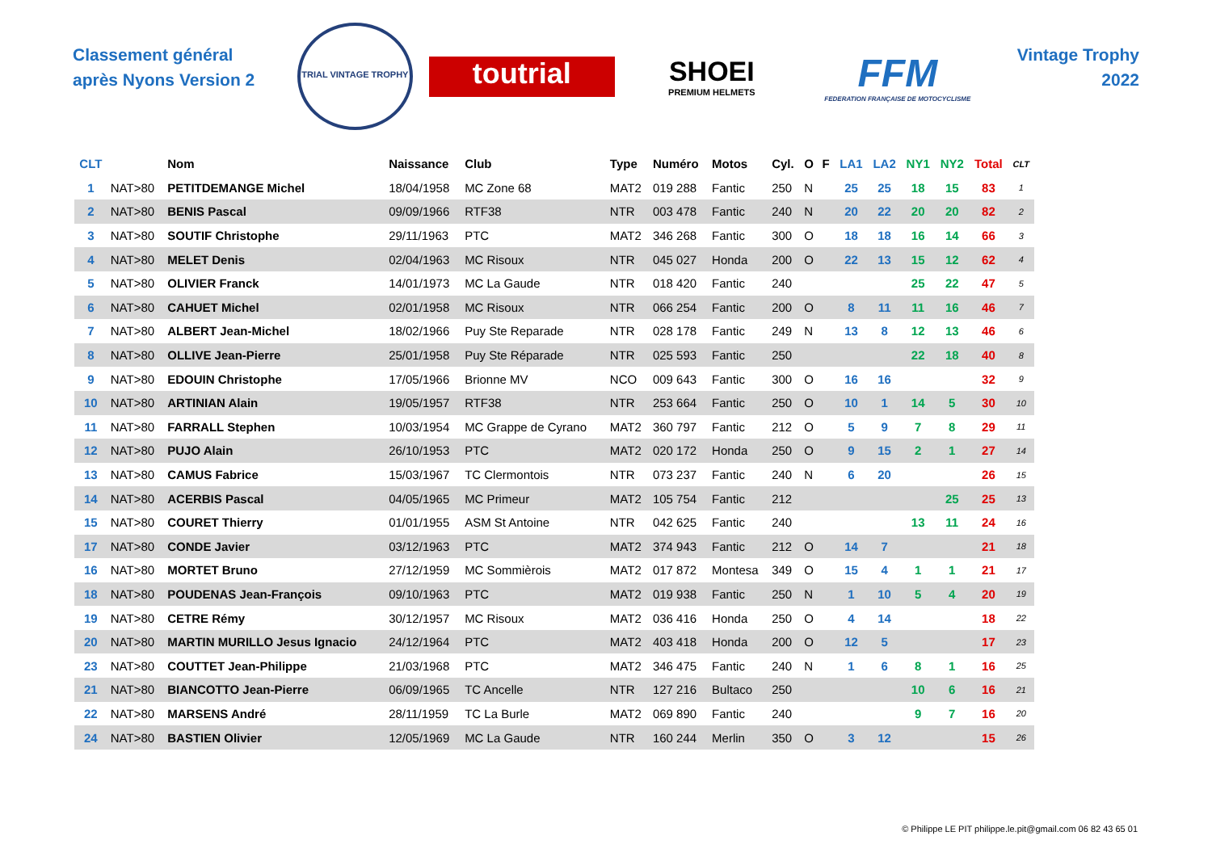Classement général après Nyons Version 2
TRIAL VINTAGE TROPHY
toutrial
SHOEI
PREMIUM HELMETS
FFM
FEDERATION FRANÇAISE DE MOTOCYCLISME
Vintage Trophy
2022
| CLT | | Nom | Naissance | Club | Type | Numéro | Motos | Cyl. | O | F | LA1 | LA2 | NY1 | NY2 | Total | CLT |
| --- | --- | --- | --- | --- | --- | --- | --- | --- | --- | --- | --- | --- | --- | --- | --- | --- |
| 1 | NAT>80 | PETITDEMANGE Michel | 18/04/1958 | MC Zone 68 | MAT2 | 019 288 | Fantic | 250 | N | | 25 | 25 | 18 | 15 | 83 | 1 |
| 2 | NAT>80 | BENIS Pascal | 09/09/1966 | RTF38 | NTR | 003 478 | Fantic | 240 | N | | 20 | 22 | 20 | 20 | 82 | 2 |
| 3 | NAT>80 | SOUTIF Christophe | 29/11/1963 | PTC | MAT2 | 346 268 | Fantic | 300 | O | | 18 | 18 | 16 | 14 | 66 | 3 |
| 4 | NAT>80 | MELET Denis | 02/04/1963 | MC Risoux | NTR | 045 027 | Honda | 200 | O | | 22 | 13 | 15 | 12 | 62 | 4 |
| 5 | NAT>80 | OLIVIER Franck | 14/01/1973 | MC La Gaude | NTR | 018 420 | Fantic | 240 | | | | | 25 | 22 | 47 | 5 |
| 6 | NAT>80 | CAHUET Michel | 02/01/1958 | MC Risoux | NTR | 066 254 | Fantic | 200 | O | | 8 | 11 | 11 | 16 | 46 | 7 |
| 7 | NAT>80 | ALBERT Jean-Michel | 18/02/1966 | Puy Ste Reparade | NTR | 028 178 | Fantic | 249 | N | | 13 | 8 | 12 | 13 | 46 | 6 |
| 8 | NAT>80 | OLLIVE Jean-Pierre | 25/01/1958 | Puy Ste Réparade | NTR | 025 593 | Fantic | 250 | | | | | 22 | 18 | 40 | 8 |
| 9 | NAT>80 | EDOUIN Christophe | 17/05/1966 | Brionne MV | NCO | 009 643 | Fantic | 300 | O | | 16 | 16 | | | 32 | 9 |
| 10 | NAT>80 | ARTINIAN Alain | 19/05/1957 | RTF38 | NTR | 253 664 | Fantic | 250 | O | | 10 | 1 | 14 | 5 | 30 | 10 |
| 11 | NAT>80 | FARRALL Stephen | 10/03/1954 | MC Grappe de Cyrano | MAT2 | 360 797 | Fantic | 212 | O | | 5 | 9 | 7 | 8 | 29 | 11 |
| 12 | NAT>80 | PUJO Alain | 26/10/1953 | PTC | MAT2 | 020 172 | Honda | 250 | O | | 9 | 15 | 2 | 1 | 27 | 14 |
| 13 | NAT>80 | CAMUS Fabrice | 15/03/1967 | TC Clermontois | NTR | 073 237 | Fantic | 240 | N | | 6 | 20 | | | 26 | 15 |
| 14 | NAT>80 | ACERBIS Pascal | 04/05/1965 | MC Primeur | MAT2 | 105 754 | Fantic | 212 | | | | | | 25 | 25 | 13 |
| 15 | NAT>80 | COURET Thierry | 01/01/1955 | ASM St Antoine | NTR | 042 625 | Fantic | 240 | | | | | 13 | 11 | 24 | 16 |
| 17 | NAT>80 | CONDE Javier | 03/12/1963 | PTC | MAT2 | 374 943 | Fantic | 212 | O | | 14 | 7 | | | 21 | 18 |
| 16 | NAT>80 | MORTET Bruno | 27/12/1959 | MC Sommièrois | MAT2 | 017 872 | Montesa | 349 | O | | 15 | 4 | 1 | 1 | 21 | 17 |
| 18 | NAT>80 | POUDENAS Jean-François | 09/10/1963 | PTC | MAT2 | 019 938 | Fantic | 250 | N | | 1 | 10 | 5 | 4 | 20 | 19 |
| 19 | NAT>80 | CETRE Rémy | 30/12/1957 | MC Risoux | MAT2 | 036 416 | Honda | 250 | O | | 4 | 14 | | | 18 | 22 |
| 20 | NAT>80 | MARTIN MURILLO Jesus Ignacio | 24/12/1964 | PTC | MAT2 | 403 418 | Honda | 200 | O | | 12 | 5 | | | 17 | 23 |
| 23 | NAT>80 | COUTTET Jean-Philippe | 21/03/1968 | PTC | MAT2 | 346 475 | Fantic | 240 | N | | 1 | 6 | 8 | 1 | 16 | 25 |
| 21 | NAT>80 | BIANCOTTO Jean-Pierre | 06/09/1965 | TC Ancelle | NTR | 127 216 | Bultaco | 250 | | | | | 10 | 6 | 16 | 21 |
| 22 | NAT>80 | MARSENS André | 28/11/1959 | TC La Burle | MAT2 | 069 890 | Fantic | 240 | | | | | 9 | 7 | 16 | 20 |
| 24 | NAT>80 | BASTIEN Olivier | 12/05/1969 | MC La Gaude | NTR | 160 244 | Merlin | 350 | O | | 3 | 12 | | | 15 | 26 |
© Philippe LE PIT philippe.le.pit@gmail.com 06 82 43 65 01